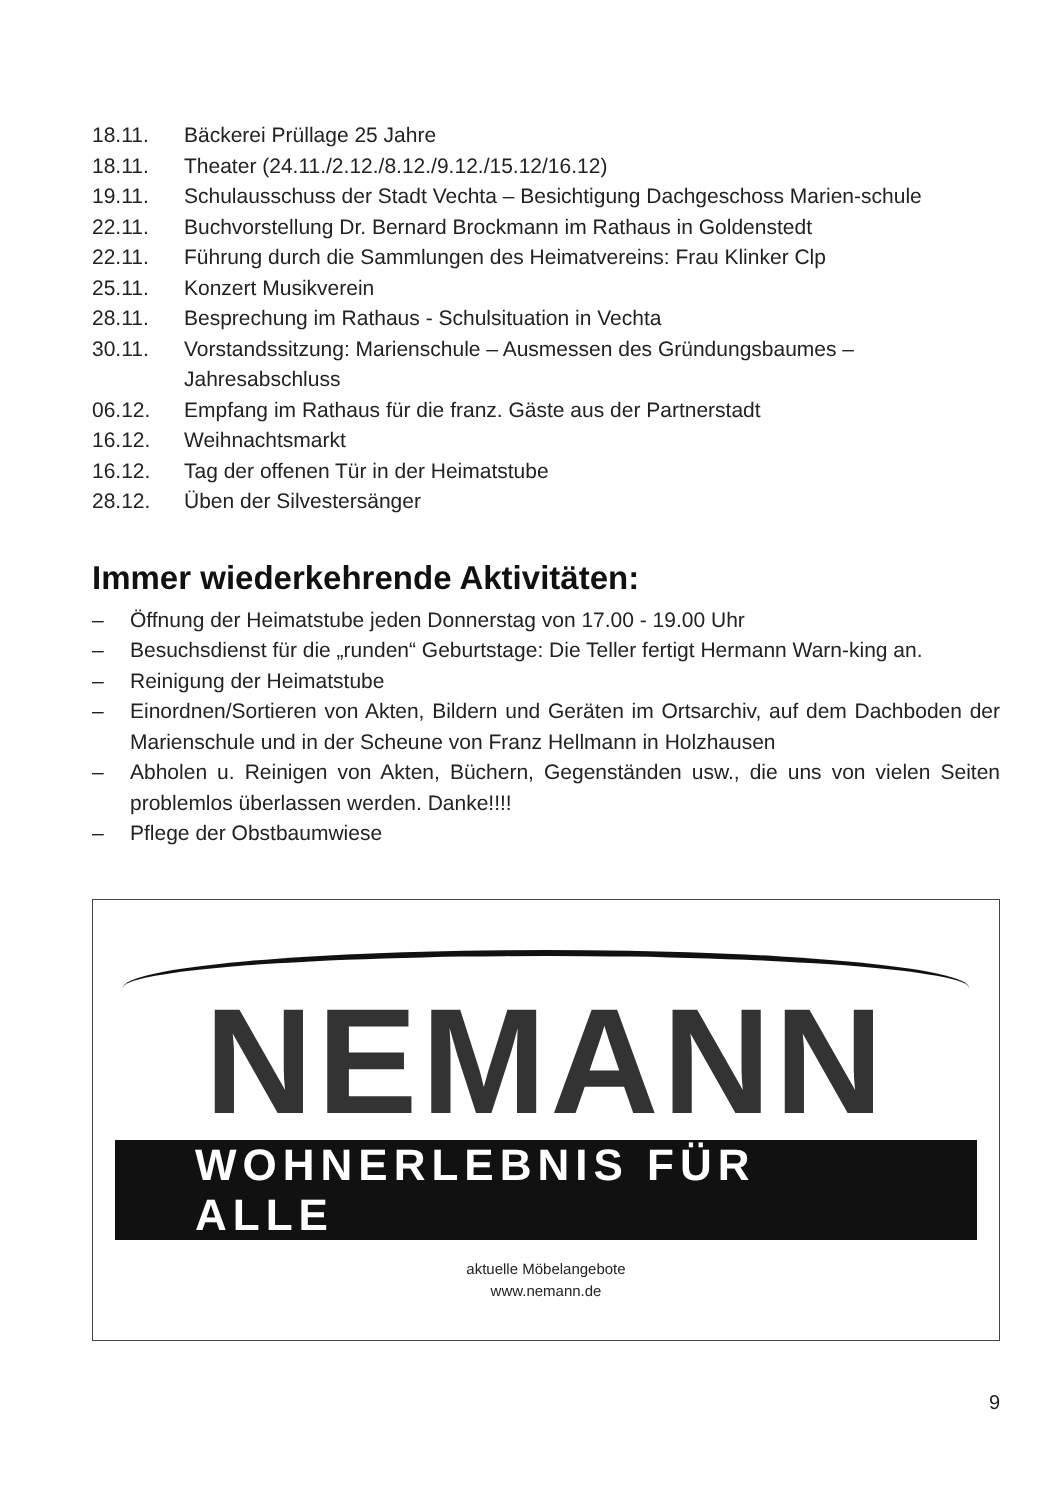18.11. Bäckerei Prüllage 25 Jahre
18.11. Theater (24.11./2.12./8.12./9.12./15.12/16.12)
19.11. Schulausschuss der Stadt Vechta – Besichtigung Dachgeschoss Marien-schule
22.11. Buchvorstellung Dr. Bernard Brockmann im Rathaus in Goldenstedt
22.11. Führung durch die Sammlungen des Heimatvereins: Frau Klinker Clp
25.11. Konzert Musikverein
28.11. Besprechung im Rathaus - Schulsituation in Vechta
30.11. Vorstandssitzung: Marienschule – Ausmessen des Gründungsbaumes – Jahresabschluss
06.12. Empfang im Rathaus für die franz. Gäste aus der Partnerstadt
16.12. Weihnachtsmarkt
16.12. Tag der offenen Tür in der Heimatstube
28.12. Üben der Silvestersänger
Immer wiederkehrende Aktivitäten:
– Öffnung der Heimatstube jeden Donnerstag von 17.00 - 19.00 Uhr
– Besuchsdienst für die „runden“ Geburtstage: Die Teller fertigt Hermann Warn-king an.
– Reinigung der Heimatstube
– Einordnen/Sortieren von Akten, Bildern und Geräten im Ortsarchiv, auf dem Dachboden der Marienschule und in der Scheune von Franz Hellmann in Holzhausen
– Abholen u. Reinigen von Akten, Büchern, Gegenständen usw., die uns von vielen Seiten problemlos überlassen werden. Danke!!!!
– Pflege der Obstbaumwiese
NEMANN
WOHNERLEBNIS FÜR ALLE
aktuelle Möbelangebote
www.nemann.de
9